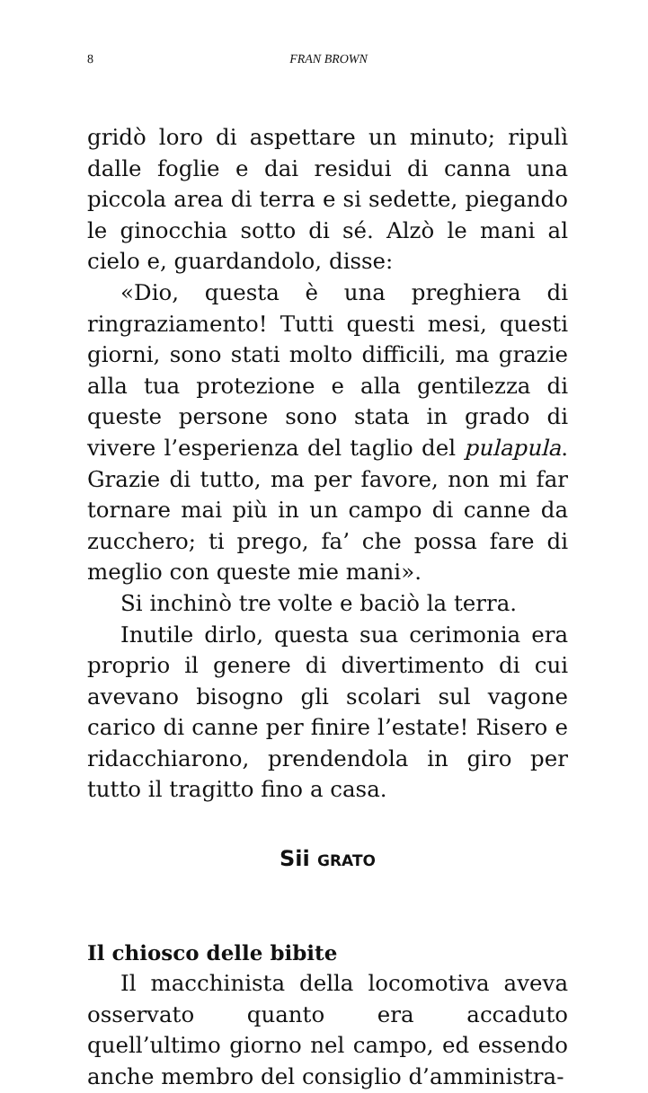8 FRAN BROWN
gridò loro di aspettare un minuto; ripulì dalle foglie e dai residui di canna una piccola area di terra e si sedette, piegando le ginocchia sotto di sé. Alzò le mani al cielo e, guardandolo, disse:
«Dio, questa è una preghiera di ringraziamento! Tutti questi mesi, questi giorni, sono stati molto difficili, ma grazie alla tua protezione e alla gentilezza di queste persone sono stata in grado di vivere l’esperienza del taglio del pulapula. Grazie di tutto, ma per favore, non mi far tornare mai più in un campo di canne da zucchero; ti prego, fa’ che possa fare di meglio con queste mie mani».
Si inchinò tre volte e baciò la terra.
Inutile dirlo, questa sua cerimonia era proprio il genere di divertimento di cui avevano bisogno gli scolari sul vagone carico di canne per finire l’estate! Risero e ridacchiarono, prendendola in giro per tutto il tragitto fino a casa.
Sii GRATO
Il chiosco delle bibite
Il macchinista della locomotiva aveva osservato quanto era accaduto quell’ultimo giorno nel campo, ed essendo anche membro del consiglio d’amministra-